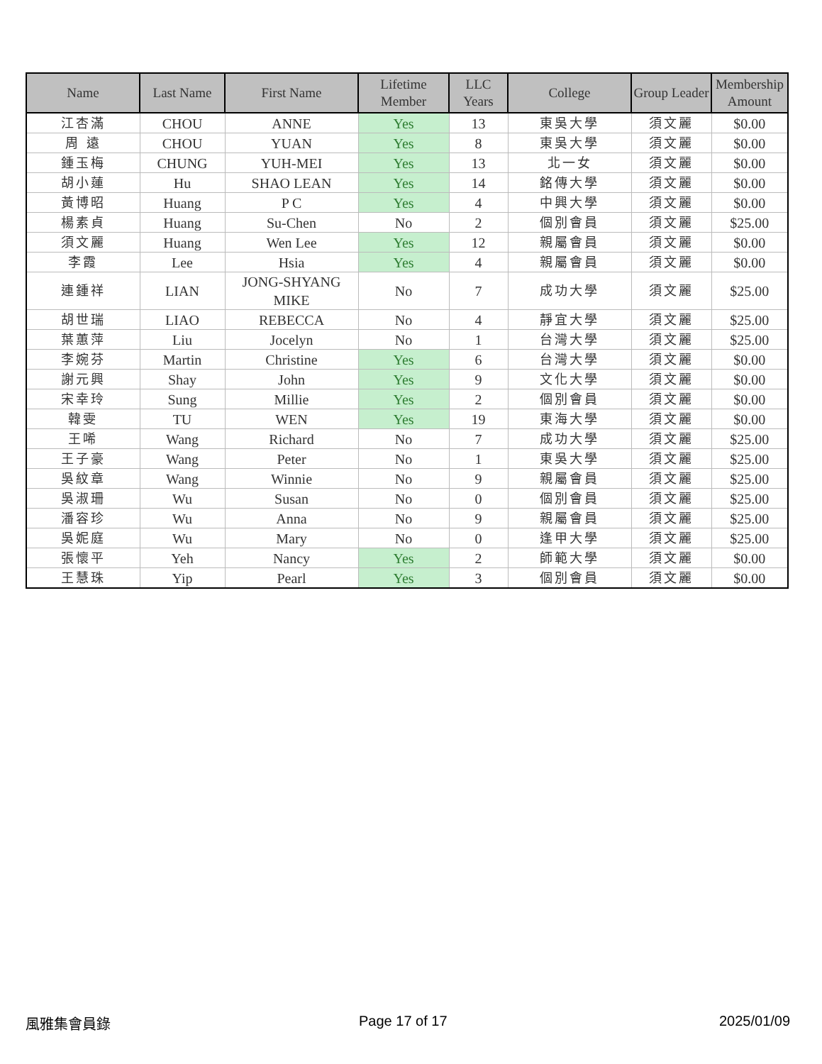| Name | Last Name | First Name | Lifetime Member | LLC Years | College | Group Leader | Membership Amount |
| --- | --- | --- | --- | --- | --- | --- | --- |
| 江杏滿 | CHOU | ANNE | Yes | 13 | 東吳大學 | 須文麗 | $0.00 |
| 周 遠 | CHOU | YUAN | Yes | 8 | 東吳大學 | 須文麗 | $0.00 |
| 鍾玉梅 | CHUNG | YUH-MEI | Yes | 13 | 北一女 | 須文麗 | $0.00 |
| 胡小蓮 | Hu | SHAO LEAN | Yes | 14 | 銘傳大學 | 須文麗 | $0.00 |
| 黃博昭 | Huang | P C | Yes | 4 | 中興大學 | 須文麗 | $0.00 |
| 楊素貞 | Huang | Su-Chen | No | 2 | 個別會員 | 須文麗 | $25.00 |
| 須文麗 | Huang | Wen Lee | Yes | 12 | 親屬會員 | 須文麗 | $0.00 |
| 李霞 | Lee | Hsia | Yes | 4 | 親屬會員 | 須文麗 | $0.00 |
| 連鍾祥 | LIAN | JONG-SHYANG MIKE | No | 7 | 成功大學 | 須文麗 | $25.00 |
| 胡世瑞 | LIAO | REBECCA | No | 4 | 靜宜大學 | 須文麗 | $25.00 |
| 葉蕙萍 | Liu | Jocelyn | No | 1 | 台灣大學 | 須文麗 | $25.00 |
| 李婉芬 | Martin | Christine | Yes | 6 | 台灣大學 | 須文麗 | $0.00 |
| 謝元興 | Shay | John | Yes | 9 | 文化大學 | 須文麗 | $0.00 |
| 宋幸玲 | Sung | Millie | Yes | 2 | 個別會員 | 須文麗 | $0.00 |
| 韓雯 | TU | WEN | Yes | 19 | 東海大學 | 須文麗 | $0.00 |
| 王唏 | Wang | Richard | No | 7 | 成功大學 | 須文麗 | $25.00 |
| 王子豪 | Wang | Peter | No | 1 | 東吳大學 | 須文麗 | $25.00 |
| 吳紋章 | Wang | Winnie | No | 9 | 親屬會員 | 須文麗 | $25.00 |
| 吳淑珊 | Wu | Susan | No | 0 | 個別會員 | 須文麗 | $25.00 |
| 潘容珍 | Wu | Anna | No | 9 | 親屬會員 | 須文麗 | $25.00 |
| 吳妮庭 | Wu | Mary | No | 0 | 逢甲大學 | 須文麗 | $25.00 |
| 張懷平 | Yeh | Nancy | Yes | 2 | 師範大學 | 須文麗 | $0.00 |
| 王慧珠 | Yip | Pearl | Yes | 3 | 個別會員 | 須文麗 | $0.00 |
風雅集會員錄 Page 17 of 17 2025/01/09